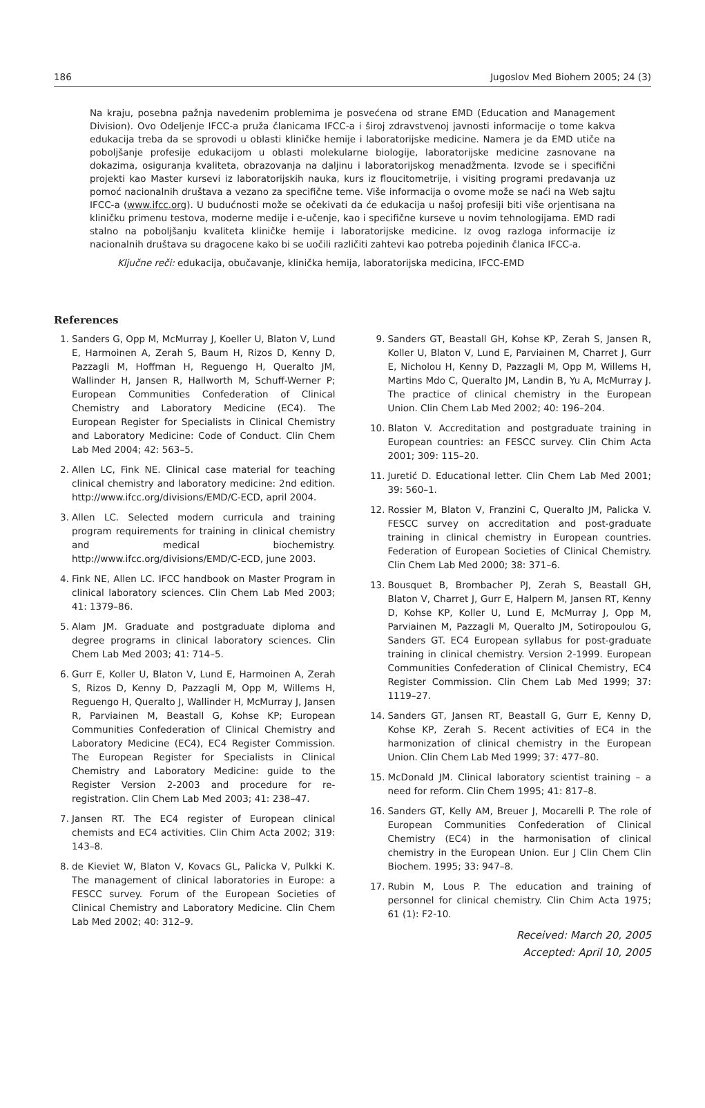186 Jugoslov Med Biohem 2005; 24 (3)
Na kraju, posebna pažnja navedenim problemima je posvećena od strane EMD (Education and Management Division). Ovo Odeljenje IFCC-a pruža članicama IFCC-a i široj zdravstvenoj javnosti informacije o tome kakva edukacija treba da se sprovodi u oblasti kliničke hemije i laboratorijske medicine. Namera je da EMD utiče na poboljšanje profesije edukacijom u oblasti molekularne biologije, laboratorijske medicine zasnovane na dokazima, osiguranja kvaliteta, obrazovanja na daljinu i laboratorijskog menadžmenta. Izvode se i specifični projekti kao Master kursevi iz laboratorijskih nauka, kurs iz floucitometrije, i visiting programi predavanja uz pomoć nacionalnih društava a vezano za specifične teme. Više informacija o ovome može se naći na Web sajtu IFCC-a (www.ifcc.org). U budućnosti može se očekivati da će edukacija u našoj profesiji biti više orjentisana na kliničku primenu testova, moderne medije i e-učenje, kao i specifične kurseve u novim tehnologijama. EMD radi stalno na poboljšanju kvaliteta kliničke hemije i laboratorijske medicine. Iz ovog razloga informacije iz nacionalnih društava su dragocene kako bi se uočili različiti zahtevi kao potreba pojedinih članica IFCC-a.
Ključne reči: edukacija, obučavanje, klinička hemija, laboratorijska medicina, IFCC-EMD
References
1. Sanders G, Opp M, McMurray J, Koeller U, Blaton V, Lund E, Harmoinen A, Zerah S, Baum H, Rizos D, Kenny D, Pazzagli M, Hoffman H, Reguengo H, Queralto JM, Wallinder H, Jansen R, Hallworth M, Schuff-Werner P; European Communities Confederation of Clinical Chemistry and Laboratory Medicine (EC4). The European Register for Specialists in Clinical Chemistry and Laboratory Medicine: Code of Conduct. Clin Chem Lab Med 2004; 42: 563–5.
2. Allen LC, Fink NE. Clinical case material for teaching clinical chemistry and laboratory medicine: 2nd edition. http://www.ifcc.org/divisions/EMD/C-ECD, april 2004.
3. Allen LC. Selected modern curricula and training program requirements for training in clinical chemistry and medical biochemistry. http://www.ifcc.org/divisions/EMD/C-ECD, june 2003.
4. Fink NE, Allen LC. IFCC handbook on Master Program in clinical laboratory sciences. Clin Chem Lab Med 2003; 41: 1379–86.
5. Alam JM. Graduate and postgraduate diploma and degree programs in clinical laboratory sciences. Clin Chem Lab Med 2003; 41: 714–5.
6. Gurr E, Koller U, Blaton V, Lund E, Harmoinen A, Zerah S, Rizos D, Kenny D, Pazzagli M, Opp M, Willems H, Reguengo H, Queralto J, Wallinder H, McMurray J, Jansen R, Parviainen M, Beastall G, Kohse KP; European Communities Confederation of Clinical Chemistry and Laboratory Medicine (EC4), EC4 Register Commission. The European Register for Specialists in Clinical Chemistry and Laboratory Medicine: guide to the Register Version 2-2003 and procedure for re-registration. Clin Chem Lab Med 2003; 41: 238–47.
7. Jansen RT. The EC4 register of European clinical chemists and EC4 activities. Clin Chim Acta 2002; 319: 143–8.
8. de Kieviet W, Blaton V, Kovacs GL, Palicka V, Pulkki K. The management of clinical laboratories in Europe: a FESCC survey. Forum of the European Societies of Clinical Chemistry and Laboratory Medicine. Clin Chem Lab Med 2002; 40: 312–9.
9. Sanders GT, Beastall GH, Kohse KP, Zerah S, Jansen R, Koller U, Blaton V, Lund E, Parviainen M, Charret J, Gurr E, Nicholou H, Kenny D, Pazzagli M, Opp M, Willems H, Martins Mdo C, Queralto JM, Landin B, Yu A, McMurray J. The practice of clinical chemistry in the European Union. Clin Chem Lab Med 2002; 40: 196–204.
10. Blaton V. Accreditation and postgraduate training in European countries: an FESCC survey. Clin Chim Acta 2001; 309: 115–20.
11. Juretić D. Educational letter. Clin Chem Lab Med 2001; 39: 560–1.
12. Rossier M, Blaton V, Franzini C, Queralto JM, Palicka V. FESCC survey on accreditation and post-graduate training in clinical chemistry in European countries. Federation of European Societies of Clinical Chemistry. Clin Chem Lab Med 2000; 38: 371–6.
13. Bousquet B, Brombacher PJ, Zerah S, Beastall GH, Blaton V, Charret J, Gurr E, Halpern M, Jansen RT, Kenny D, Kohse KP, Koller U, Lund E, McMurray J, Opp M, Parviainen M, Pazzagli M, Queralto JM, Sotiropoulou G, Sanders GT. EC4 European syllabus for post-graduate training in clinical chemistry. Version 2-1999. European Communities Confederation of Clinical Chemistry, EC4 Register Commission. Clin Chem Lab Med 1999; 37: 1119–27.
14. Sanders GT, Jansen RT, Beastall G, Gurr E, Kenny D, Kohse KP, Zerah S. Recent activities of EC4 in the harmonization of clinical chemistry in the European Union. Clin Chem Lab Med 1999; 37: 477–80.
15. McDonald JM. Clinical laboratory scientist training – a need for reform. Clin Chem 1995; 41: 817–8.
16. Sanders GT, Kelly AM, Breuer J, Mocarelli P. The role of European Communities Confederation of Clinical Chemistry (EC4) in the harmonisation of clinical chemistry in the European Union. Eur J Clin Chem Clin Biochem. 1995; 33: 947–8.
17. Rubin M, Lous P. The education and training of personnel for clinical chemistry. Clin Chim Acta 1975; 61 (1): F2-10.
Received: March 20, 2005
Accepted: April 10, 2005